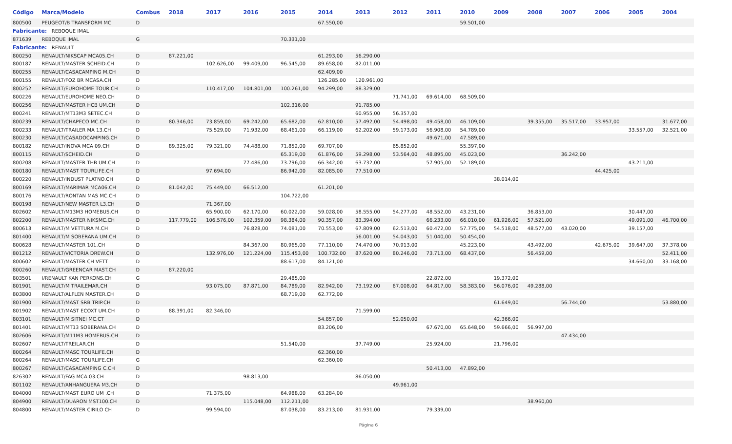| Código | Marca/Modelo | Combus | 2018 | 2017 | 2016 | 2015 | 2014 | 2013 | 2012 | 2011 | 2010 | 2009 | 2008 | 2007 | 2006 | 2005 | 2004 |
| --- | --- | --- | --- | --- | --- | --- | --- | --- | --- | --- | --- | --- | --- | --- | --- | --- | --- |
| 800500 | PEUGEOT/B TRANSFORM MC | D | | | | | 67.550,00 | | | | 59.501,00 | | | | | | |
| Fabricante: REBOQUE IMAL | | | | | | | | | | | | | | | | | |
| 871639 | REBOQUE IMAL | G | | | | 70.331,00 | | | | | | | | | | | |
| Fabricante: RENAULT | | | | | | | | | | | | | | | | | |
| 800250 | RENAULT/NIKSCAP MCA05.CH | D | 87.221,00 | | | | 61.293,00 | 56.290,00 | | | | | | | | | |
| 800187 | RENAULT/MASTER SCHEID.CH | D | | 102.626,00 | 99.409,00 | 96.545,00 | 89.658,00 | 82.011,00 | | | | | | | | | |
| 800255 | RENAULT/CASACAMPING M.CH | D | | | | | 62.409,00 | | | | | | | | | | |
| 800155 | RENAULT/FOZ BR MCASA.CH | D | | | | | 126.285,00 | 120.961,00 | | | | | | | | | |
| 800252 | RENAULT/EUROHOME TOUR.CH | D | | 110.417,00 | 104.801,00 | 100.261,00 | 94.299,00 | 88.329,00 | | | | | | | | | |
| 800226 | RENAULT/EUROHOME NEO.CH | D | | | | | | | 71.741,00 | 69.614,00 | 68.509,00 | | | | | | |
| 800256 | RENAULT/MASTER HCB UM.CH | D | | | | 102.316,00 | | 91.785,00 | | | | | | | | | |
| 800241 | RENAULT/MT13M3 SETEC.CH | D | | | | | | 60.955,00 | 56.357,00 | | | | | | | | |
| 800239 | RENAULT/CHAPECO MC.CH | D | 80.346,00 | 73.859,00 | 69.242,00 | 65.682,00 | 62.810,00 | 57.492,00 | 54.498,00 | 49.458,00 | 46.109,00 | | 39.355,00 | 35.517,00 | 33.957,00 | | 31.677,00 |
| 800233 | RENAULT/TRAILER MA 13.CH | D | | 75.529,00 | 71.932,00 | 68.461,00 | 66.119,00 | 62.202,00 | 59.173,00 | 56.908,00 | 54.789,00 | | | | | 33.557,00 | 32.521,00 |
| 800230 | RENAULT/CASADOCAMPING.CH | D | | | | | | | | 49.671,00 | 47.589,00 | | | | | | |
| 800182 | RENAULT/INOVA MCA 09.CH | D | 89.325,00 | 79.321,00 | 74.488,00 | 71.852,00 | 69.707,00 | | 65.852,00 | | 55.397,00 | | | | | | |
| 800115 | RENAULT/SCHEID.CH | D | | | | 65.319,00 | 61.876,00 | 59.298,00 | 53.564,00 | 48.895,00 | 45.023,00 | | | 36.242,00 | | | |
| 800208 | RENAULT/MASTER THB UM.CH | D | | | 77.486,00 | 73.796,00 | 66.342,00 | 63.732,00 | | 57.905,00 | 52.189,00 | | | | | 43.211,00 | |
| 800180 | RENAULT/MAST TOURLIFE.CH | D | | 97.694,00 | | 86.942,00 | 82.085,00 | 77.510,00 | | | | | | | 44.425,00 | | |
| 800220 | RENAULT/INDUST PLATNO.CH | D | | | | | | | | | | 38.014,00 | | | | | |
| 800169 | RENAULT/MARIMAR MCA06.CH | D | 81.042,00 | 75.449,00 | 66.512,00 | | 61.201,00 | | | | | | | | | | |
| 800176 | RENAULT/RONTAN MAS MC.CH | D | | | | 104.722,00 | | | | | | | | | | | |
| 800198 | RENAULT/NEW MASTER L3.CH | D | | 71.367,00 | | | | | | | | | | | | | |
| 802602 | RENAULT/M13M3 HOMEBUS.CH | D | | 65.900,00 | 62.170,00 | 60.022,00 | 59.028,00 | 58.555,00 | 54.277,00 | 48.552,00 | 43.231,00 | | 36.853,00 | | | 30.447,00 | |
| 802200 | RENAULT/MASTER NIKSMC.CH | D | 117.779,00 | 106.576,00 | 102.359,00 | 98.384,00 | 90.357,00 | 83.394,00 | | 66.233,00 | 66.010,00 | 61.926,00 | 57.521,00 | | | 49.091,00 | 46.700,00 |
| 800613 | RENAULT/M VETTURA M.CH | D | | | 76.828,00 | 74.081,00 | 70.553,00 | 67.809,00 | 62.513,00 | 60.472,00 | 57.775,00 | 54.518,00 | 48.577,00 | 43.020,00 | | 39.157,00 | |
| 801400 | RENAULT/M SOBERANA UM.CH | D | | | | | | 56.001,00 | 54.043,00 | 51.040,00 | 50.454,00 | | | | | | |
| 800628 | RENAULT/MASTER 101.CH | D | | | 84.367,00 | 80.965,00 | 77.110,00 | 74.470,00 | 70.913,00 | | 45.223,00 | | 43.492,00 | | 42.675,00 | 39.647,00 | 37.378,00 |
| 801212 | RENAULT/VICTORIA DREW.CH | D | | 132.976,00 | 121.224,00 | 115.453,00 | 100.732,00 | 87.620,00 | 80.246,00 | 73.713,00 | 68.437,00 | | 56.459,00 | | | | 52.411,00 |
| 800602 | RENAULT/MASTER CH VETT | D | | | | 88.617,00 | 84.121,00 | | | | | | | | | 34.660,00 | 33.168,00 |
| 800260 | RENAULT/GREENCAR MAST.CH | D | 87.220,00 | | | | | | | | | | | | | | |
| 803501 | I/RENAULT KAN PERKONS.CH | G | | | | 29.485,00 | | | | 22.872,00 | | 19.372,00 | | | | | |
| 801901 | RENAULT/M TRAILEMAR.CH | D | | 93.075,00 | 87.871,00 | 84.789,00 | 82.942,00 | 73.192,00 | 67.008,00 | 64.817,00 | 58.383,00 | 56.076,00 | 49.288,00 | | | | |
| 803800 | RENAULT/ALFLEN MASTER.CH | D | | | | 68.719,00 | 62.772,00 | | | | | | | | | | |
| 801900 | RENAULT/MAST SRB TRIP.CH | D | | | | | | | | | | 61.649,00 | | 56.744,00 | | | 53.880,00 |
| 801902 | RENAULT/MAST ECOXT UM.CH | D | 88.391,00 | 82.346,00 | | | | 71.599,00 | | | | | | | | | |
| 803101 | RENAULT/M SITNEI MC.CT | D | | | | | 54.857,00 | | 52.050,00 | | | 42.366,00 | | | | | |
| 801401 | RENAULT/MT13 SOBERANA.CH | D | | | | | 83.206,00 | | | 67.670,00 | 65.648,00 | 59.666,00 | 56.997,00 | | | | |
| 802606 | RENAULT/M11M3 HOMEBUS.CH | D | | | | | | | | | | | | 47.434,00 | | | |
| 802607 | RENAULT/TREILAR.CH | D | | | | 51.540,00 | | 37.749,00 | | 25.924,00 | | 21.796,00 | | | | | |
| 800264 | RENAULT/MASC TOURLIFE.CH | D | | | | | 62.360,00 | | | | | | | | | | |
| 800264 | RENAULT/MASC TOURLIFE.CH | G | | | | | 62.360,00 | | | | | | | | | | |
| 800267 | RENAULT/CASACAMPING C.CH | D | | | | | | | | 50.413,00 | 47.892,00 | | | | | | |
| 826302 | RENAULT/FAG MCA 03.CH | D | | | 98.813,00 | | | 86.050,00 | | | | | | | | | |
| 801102 | RENAULT/ANHANGUERA M3.CH | D | | | | | | | 49.961,00 | | | | | | | | |
| 804000 | RENAULT/MAST EURO UM .CH | D | | 71.375,00 | | 64.988,00 | 63.284,00 | | | | | | | | | | |
| 804900 | RENAULT/DUARON MST100.CH | D | | | 115.048,00 | 112.211,00 | | | | | | | 38.960,00 | | | | |
| 804800 | RENAULT/MASTER CIRILO CH | D | | 99.594,00 | | 87.038,00 | 83.213,00 | 81.931,00 | | 79.339,00 | | | | | | | |
Página 6